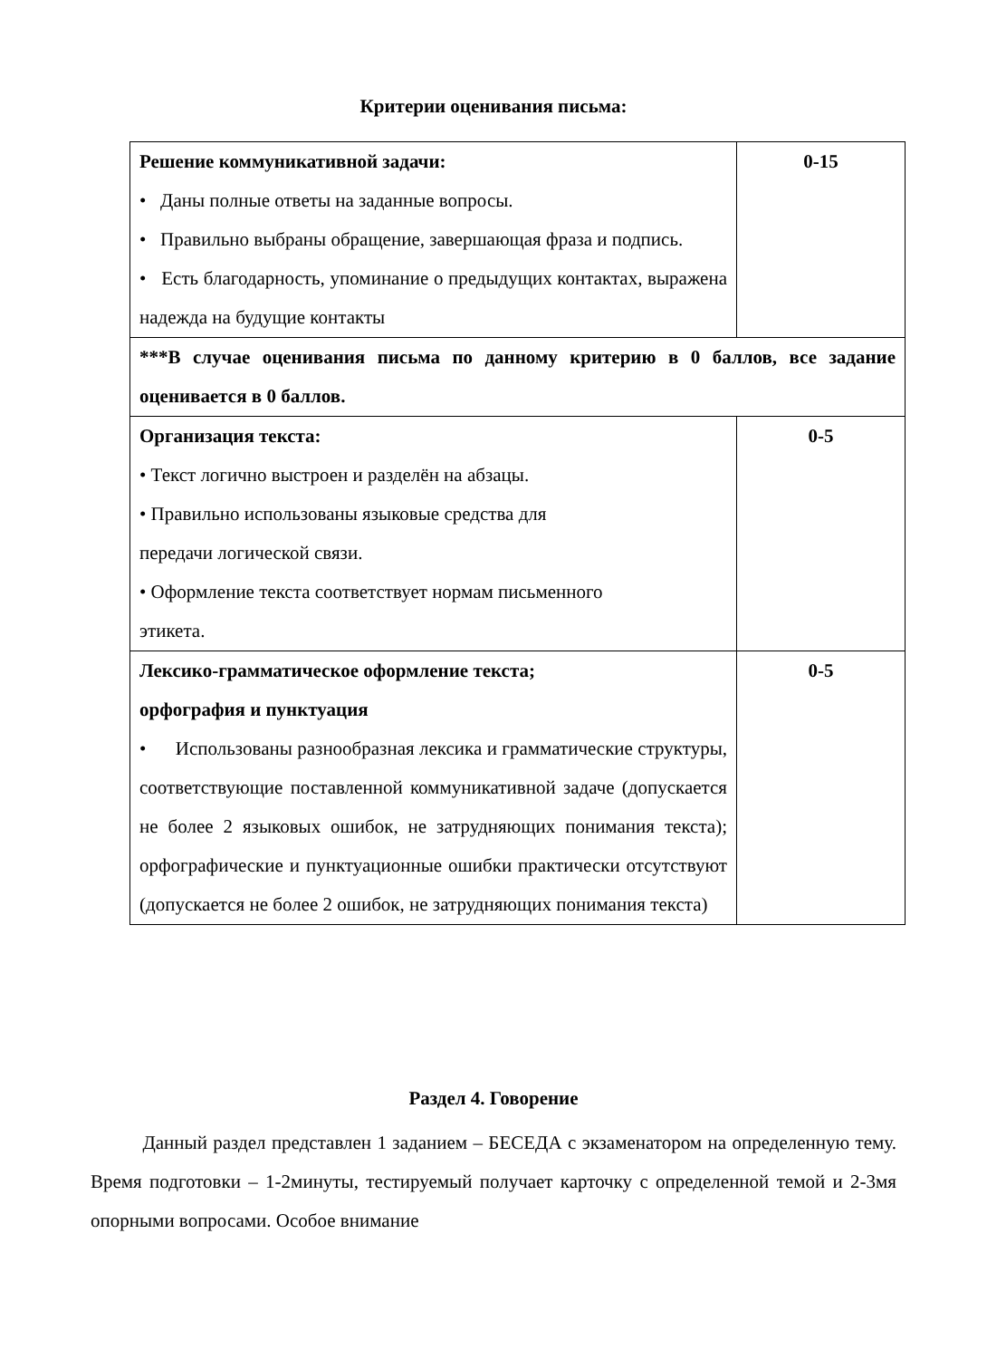Критерии оценивания письма:
| Решение коммуникативной задачи: • Даны полные ответы на заданные вопросы. • Правильно выбраны обращение, завершающая фраза и подпись. • Есть благодарность, упоминание о предыдущих контактах, выражена надежда на будущие контакты | 0-15 |
| ***В случае оценивания письма по данному критерию в 0 баллов, все задание оценивается в 0 баллов. | |
| Организация текста: • Текст логично выстроен и разделён на абзацы. • Правильно использованы языковые средства для передачи логической связи. • Оформление текста соответствует нормам письменного этикета. | 0-5 |
| Лексико-грамматическое оформление текста; орфография и пунктуация • Использованы разнообразная лексика и грамматические структуры, соответствующие поставленной коммуникативной задаче (допускается не более 2 языковых ошибок, не затрудняющих понимания текста); орфографические и пунктуационные ошибки практически отсутствуют (допускается не более 2 ошибок, не затрудняющих понимания текста) | 0-5 |
Раздел 4. Говорение
Данный раздел представлен 1 заданием – БЕСЕДА с экзаменатором на определенную тему. Время подготовки – 1-2минуты, тестируемый получает карточку с определенной темой и 2-3мя опорными вопросами. Особое внимание